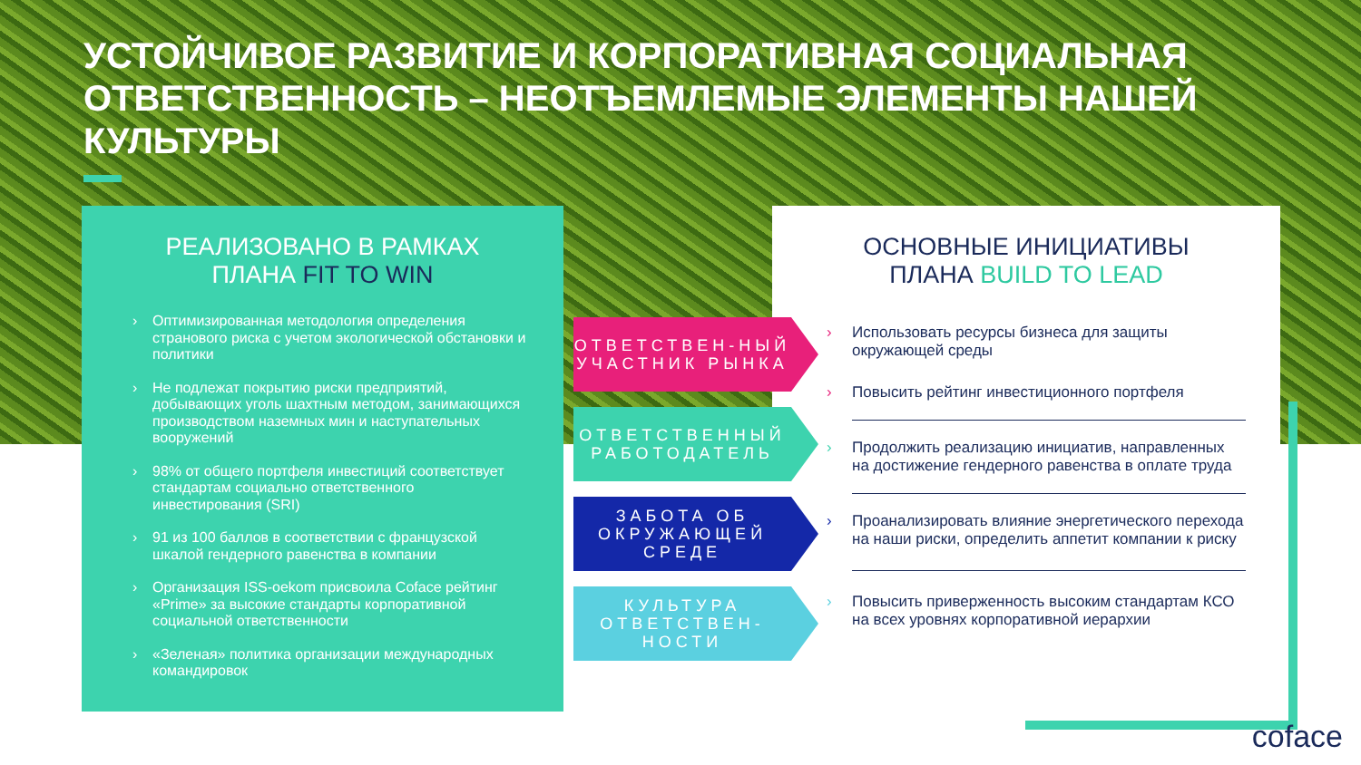УСТОЙЧИВОЕ РАЗВИТИЕ И КОРПОРАТИВНАЯ СОЦИАЛЬНАЯ ОТВЕТСТВЕННОСТЬ – НЕОТЪЕМЛЕМЫЕ ЭЛЕМЕНТЫ НАШЕЙ КУЛЬТУРЫ
РЕАЛИЗОВАНО В РАМКАХ
ПЛАНА FIT TO WIN
› Оптимизированная методология определения странового риска с учетом экологической обстановки и политики
› Не подлежат покрытию риски предприятий, добывающих уголь шахтным методом, занимающихся производством наземных мин и наступательных вооружений
› 98% от общего портфеля инвестиций соответствует стандартам социально ответственного инвестирования (SRI)
› 91 из 100 баллов в соответствии с французской шкалой гендерного равенства в компании
› Организация ISS-oekom присвоила Coface рейтинг «Prime» за высокие стандарты корпоративной социальной ответственности
› «Зеленая» политика организации международных командировок
ОСНОВНЫЕ ИНИЦИАТИВЫ
ПЛАНА BUILD TO LEAD
› Использовать ресурсы бизнеса для защиты окружающей среды
› Повысить рейтинг инвестиционного портфеля
› Продолжить реализацию инициатив, направленных на достижение гендерного равенства в оплате труда
› Проанализировать влияние энергетического перехода на наши риски, определить аппетит компании к риску
› Повысить приверженность высоким стандартам КСО на всех уровнях корпоративной иерархии
ОТВЕТСТВЕН-НЫЙ УЧАСТНИК РЫНКА
ОТВЕТСТВЕННЫЙ РАБОТОДАТЕЛЬ
ЗАБОТА ОБ ОКРУЖАЮЩЕЙ СРЕДЕ
КУЛЬТУРА ОТВЕТСТВЕН-НОСТИ
coface